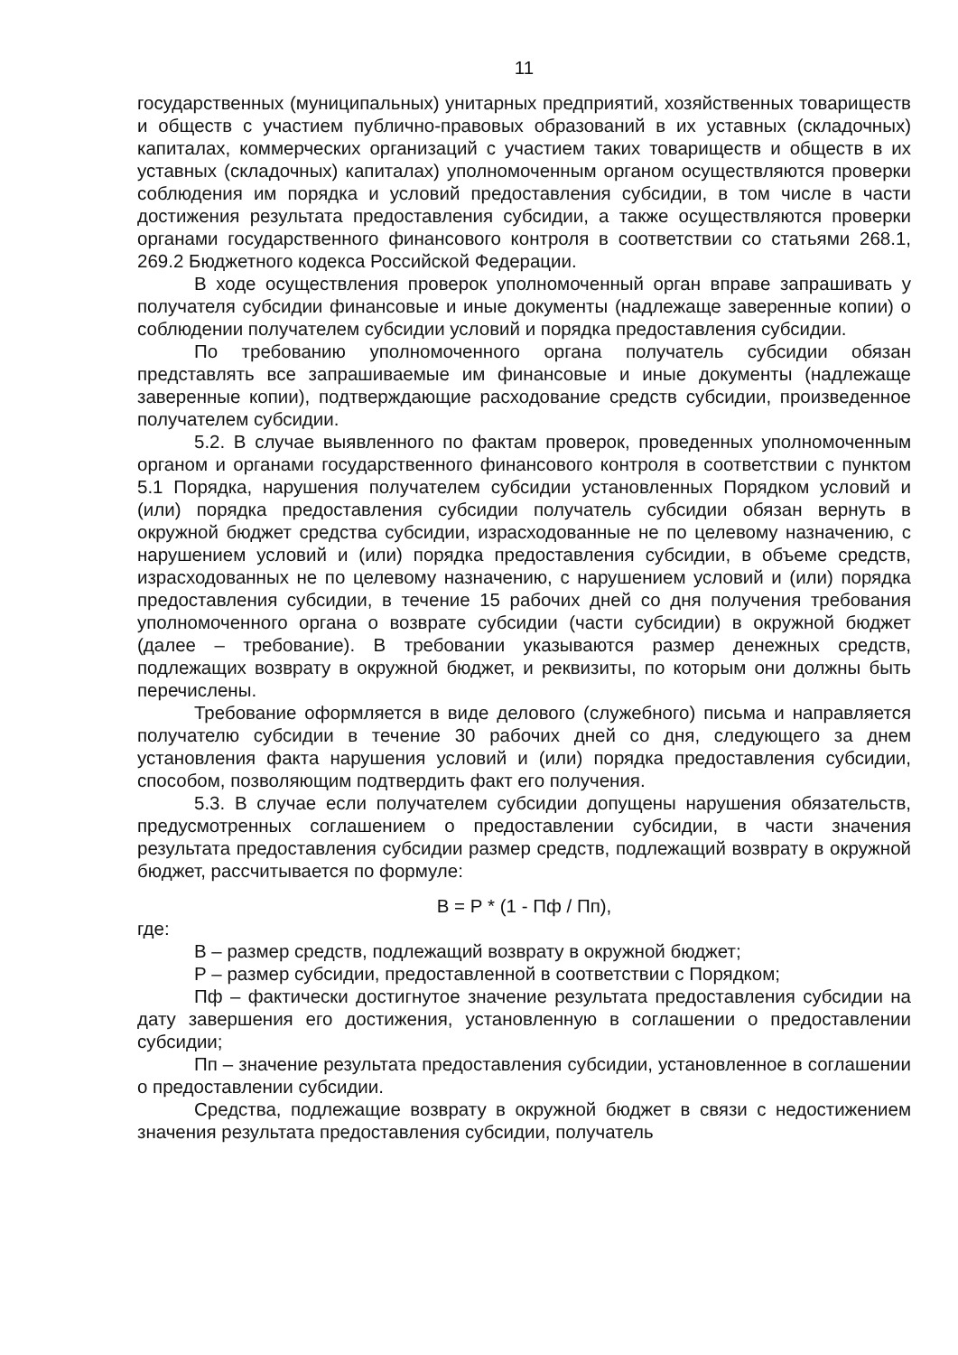11
государственных (муниципальных) унитарных предприятий, хозяйственных товариществ и обществ с участием публично-правовых образований в их уставных (складочных) капиталах, коммерческих организаций с участием таких товариществ и обществ в их уставных (складочных) капиталах) уполномоченным органом осуществляются проверки соблюдения им порядка и условий предоставления субсидии, в том числе в части достижения результата предоставления субсидии, а также осуществляются проверки органами государственного финансового контроля в соответствии со статьями 268.1, 269.2 Бюджетного кодекса Российской Федерации.
В ходе осуществления проверок уполномоченный орган вправе запрашивать у получателя субсидии финансовые и иные документы (надлежаще заверенные копии) о соблюдении получателем субсидии условий и порядка предоставления субсидии.
По требованию уполномоченного органа получатель субсидии обязан представлять все запрашиваемые им финансовые и иные документы (надлежаще заверенные копии), подтверждающие расходование средств субсидии, произведенное получателем субсидии.
5.2. В случае выявленного по фактам проверок, проведенных уполномоченным органом и органами государственного финансового контроля в соответствии с пунктом 5.1 Порядка, нарушения получателем субсидии установленных Порядком условий и (или) порядка предоставления субсидии получатель субсидии обязан вернуть в окружной бюджет средства субсидии, израсходованные не по целевому назначению, с нарушением условий и (или) порядка предоставления субсидии, в объеме средств, израсходованных не по целевому назначению, с нарушением условий и (или) порядка предоставления субсидии, в течение 15 рабочих дней со дня получения требования уполномоченного органа о возврате субсидии (части субсидии) в окружной бюджет (далее – требование). В требовании указываются размер денежных средств, подлежащих возврату в окружной бюджет, и реквизиты, по которым они должны быть перечислены.
Требование оформляется в виде делового (служебного) письма и направляется получателю субсидии в течение 30 рабочих дней со дня, следующего за днем установления факта нарушения условий и (или) порядка предоставления субсидии, способом, позволяющим подтвердить факт его получения.
5.3. В случае если получателем субсидии допущены нарушения обязательств, предусмотренных соглашением о предоставлении субсидии, в части значения результата предоставления субсидии размер средств, подлежащий возврату в окружной бюджет, рассчитывается по формуле:
В = Р * (1 - Пф / Пп),
где:
В – размер средств, подлежащий возврату в окружной бюджет;
Р – размер субсидии, предоставленной в соответствии с Порядком;
Пф – фактически достигнутое значение результата предоставления субсидии на дату завершения его достижения, установленную в соглашении о предоставлении субсидии;
Пп – значение результата предоставления субсидии, установленное в соглашении о предоставлении субсидии.
Средства, подлежащие возврату в окружной бюджет в связи с недостижением значения результата предоставления субсидии, получатель